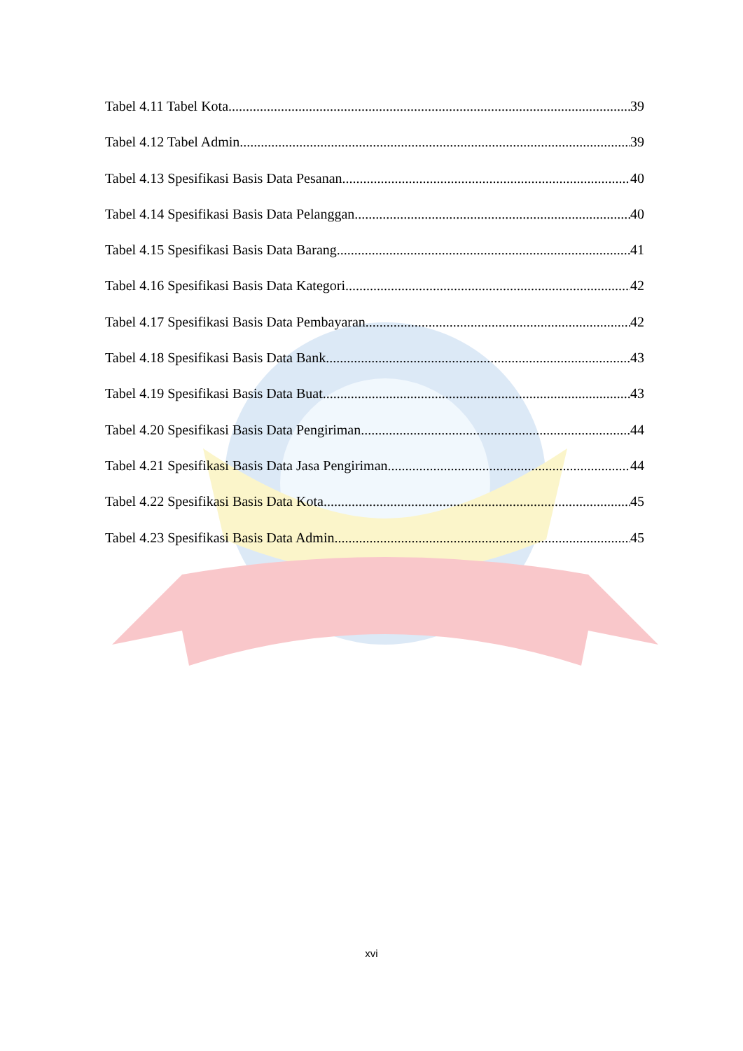Tabel 4.11 Tabel Kota 39
Tabel 4.12 Tabel Admin 39
Tabel 4.13 Spesifikasi Basis Data Pesanan 40
Tabel 4.14 Spesifikasi Basis Data Pelanggan 40
Tabel 4.15 Spesifikasi Basis Data Barang 41
Tabel 4.16 Spesifikasi Basis Data Kategori 42
Tabel 4.17 Spesifikasi Basis Data Pembayaran 42
Tabel 4.18 Spesifikasi Basis Data Bank 43
Tabel 4.19 Spesifikasi Basis Data Buat 43
Tabel 4.20 Spesifikasi Basis Data Pengiriman 44
Tabel 4.21 Spesifikasi Basis Data Jasa Pengiriman 44
Tabel 4.22 Spesifikasi Basis Data Kota 45
Tabel 4.23 Spesifikasi Basis Data Admin 45
xvi